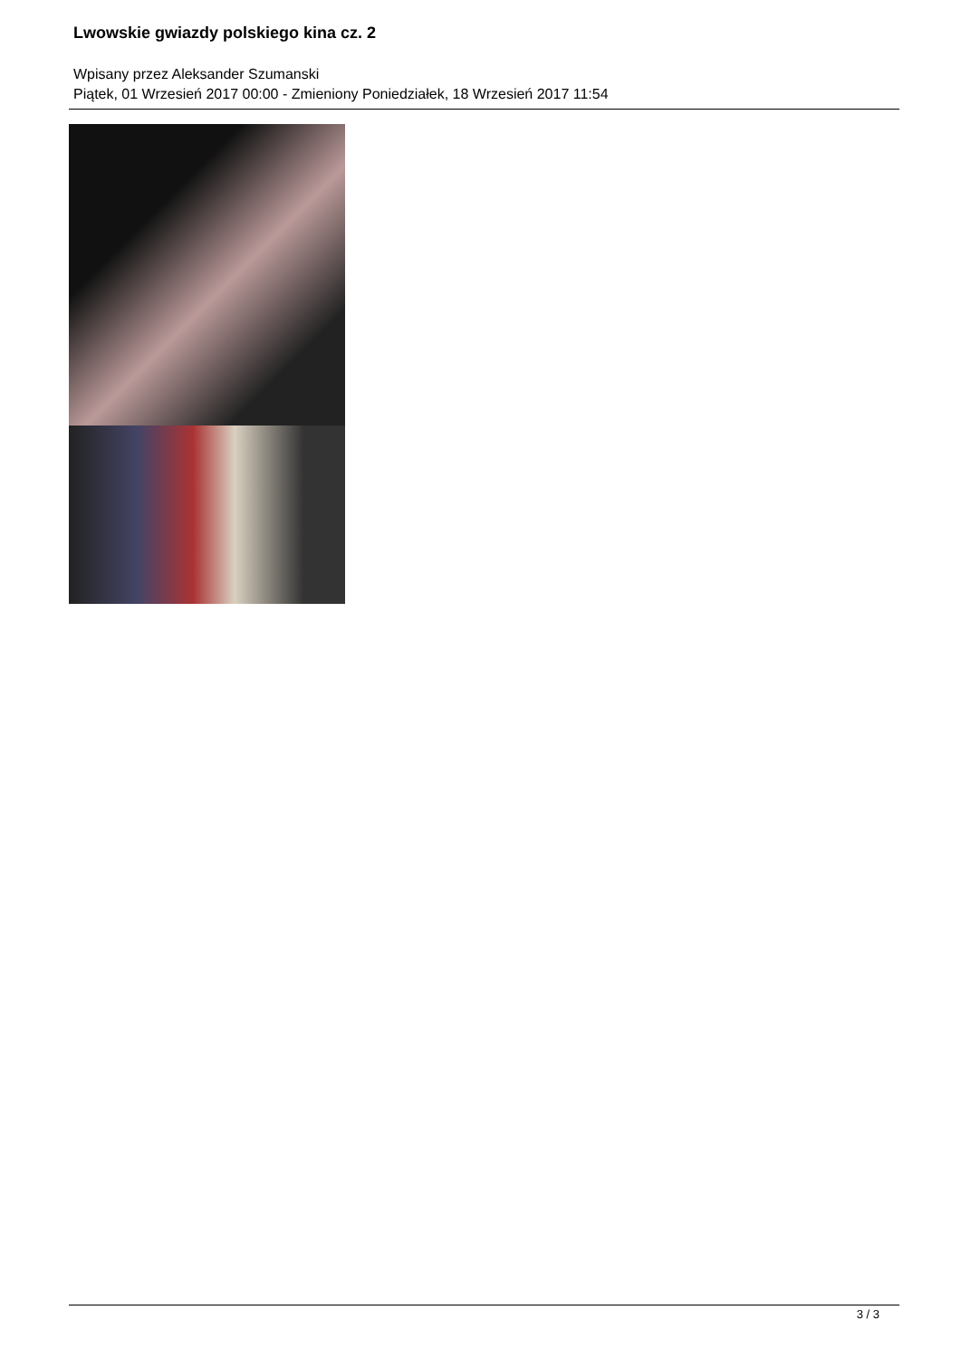Lwowskie gwiazdy polskiego kina cz. 2
Wpisany przez Aleksander Szumanski
Piątek, 01 Wrzesień 2017 00:00 - Zmieniony Poniedziałek, 18 Wrzesień 2017 11:54
3 / 3